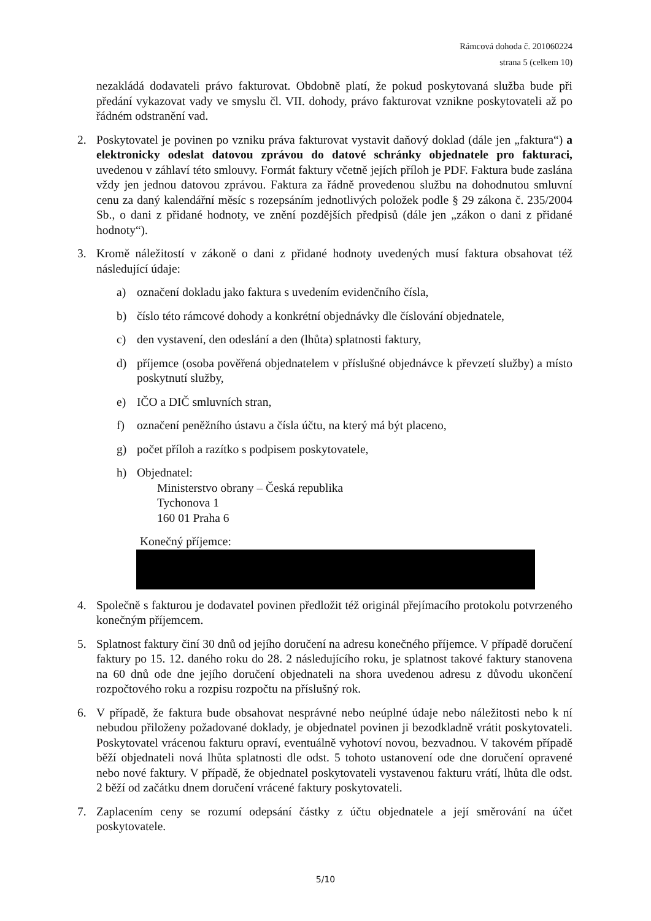Rámcová dohoda č. 201060224
strana 5 (celkem 10)
nezakládá dodavateli právo fakturovat. Obdobně platí, že pokud poskytovaná služba bude při předání vykazovat vady ve smyslu čl. VII. dohody, právo fakturovat vznikne poskytovateli až po řádném odstranění vad.
2. Poskytovatel je povinen po vzniku práva fakturovat vystavit daňový doklad (dále jen „faktura“) a elektronicky odeslat datovou zprávou do datové schránky objednatele pro fakturaci, uvedenou v záhlaví této smlouvy. Formát faktury včetně jejích příloh je PDF. Faktura bude zaslána vždy jen jednou datovou zprávou. Faktura za řádně provedenou službu na dohodnutou smluvní cenu za daný kalendářní měsíc s rozepsáním jednotlivých položek podle § 29 zákona č. 235/2004 Sb., o dani z přidané hodnoty, ve znění pozdějších předpisů (dále jen „zákon o dani z přidané hodnoty“).
3. Kromě náležitostí v zákoně o dani z přidané hodnoty uvedených musí faktura obsahovat též následující údaje:
a) označení dokladu jako faktura s uvedením evidenčního čísla,
b) číslo této rámcové dohody a konkrétní objednávky dle číslování objednatele,
c) den vystavení, den odeslání a den (lhůta) splatnosti faktury,
d) příjemce (osoba pověřená objednatelem v příslušné objednávce k převzetí služby) a místo poskytnutí služby,
e) IČO a DIČ smluvních stran,
f) označení peněžního ústavu a čísla účtu, na který má být placeno,
g) počet příloh a razítko s podpisem poskytovatele,
h) Objednatel:
Ministerstvo obrany – Česká republika
Tychonova 1
160 01 Praha 6
Konečný příjemce:
4. Společně s fakturou je dodavatel povinen předložit též originál přejímacího protokolu potvrzeného konečným příjemcem.
5. Splatnost faktury činí 30 dnů od jejího doručení na adresu konečného příjemce. V případě doručení faktury po 15. 12. daného roku do 28. 2 následujícího roku, je splatnost takové faktury stanovena na 60 dnů ode dne jejího doručení objednateli na shora uvedenou adresu z důvodu ukončení rozpočtového roku a rozpisu rozpočtu na příslušný rok.
6. V případě, že faktura bude obsahovat nesprávné nebo neúplné údaje nebo náležitosti nebo k ní nebudou přiloženy požadované doklady, je objednatel povinen ji bezodkladně vrátit poskytovateli. Poskytovatel vrácenou fakturu opraví, eventuálně vyhotoví novou, bezvadnou. V takovém případě běží objednateli nová lhůta splatnosti dle odst. 5 tohoto ustanovení ode dne doručení opravené nebo nové faktury. V případě, že objednatel poskytovateli vystavenou fakturu vrátí, lhůta dle odst. 2 běží od začátku dnem doručení vrácené faktury poskytovateli.
7. Zaplacením ceny se rozumí odepsání částky z účtu objednatele a její směrování na účet poskytovatele.
5/10